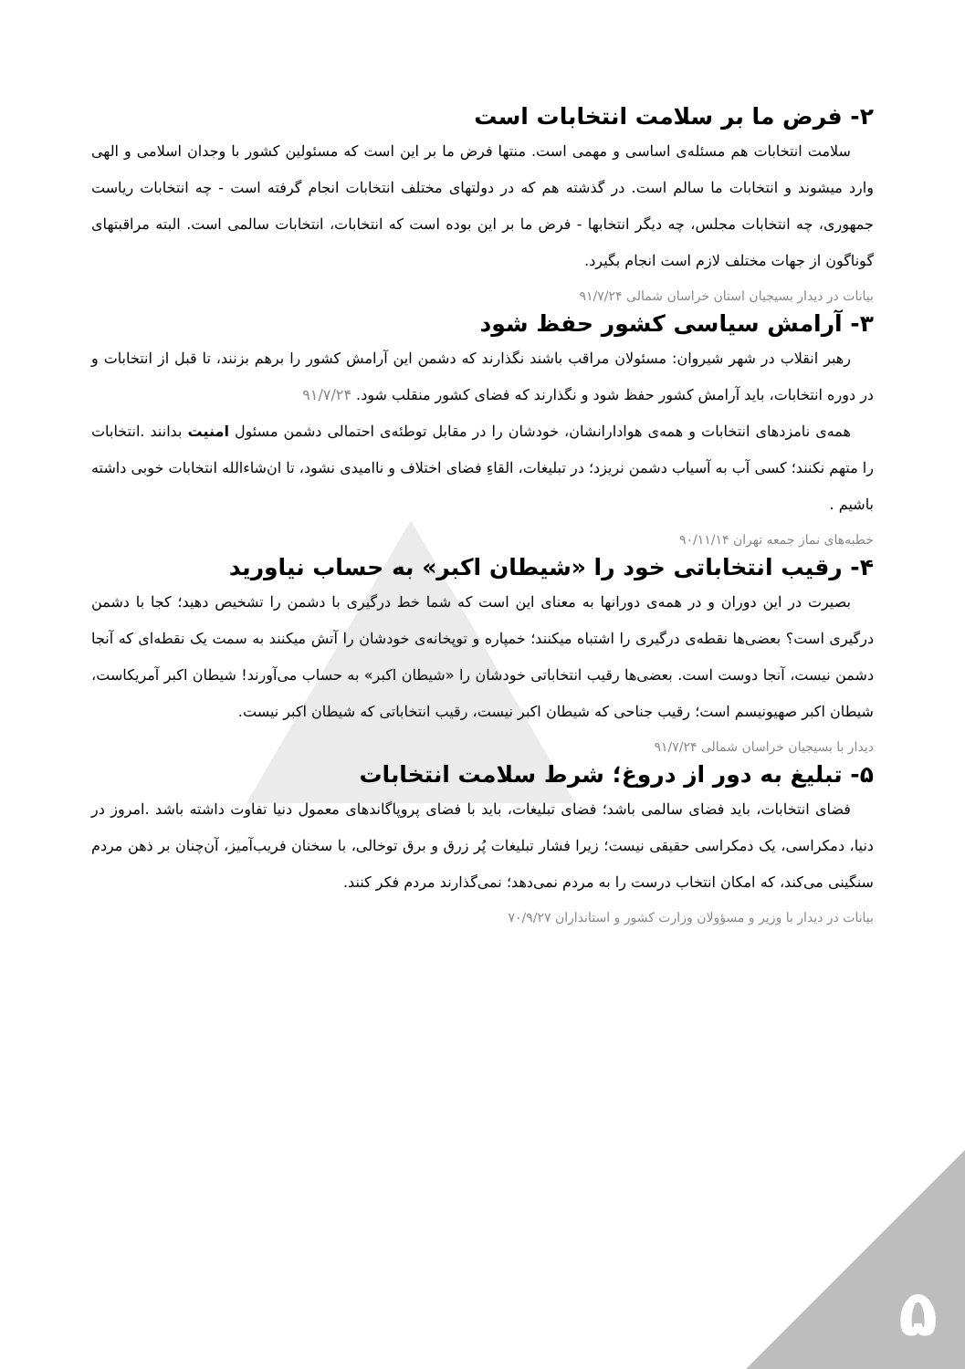۲- فرض ما بر سلامت انتخابات است
سلامت انتخابات هم مسئله‌ی اساسی و مهمی است. منتها فرض ما بر این است که مسئولین کشور با وجدان اسلامی و الهی وارد میشوند و انتخابات ما سالم است. در گذشته هم که در دولتهای مختلف انتخابات انجام گرفته است - چه انتخابات ریاست جمهوری، چه انتخابات مجلس، چه دیگر انتخابها - فرض ما بر این بوده است که انتخابات، انتخابات سالمی است. البته مراقبتهای گوناگون از جهات مختلف لازم است انجام بگیرد.
بیانات در دیدار بسیجیان استان خراسان شمالی ۹۱/۷/۲۴
۳- آرامش سیاسی کشور حفظ شود
رهبر انقلاب در شهر شیروان: مسئولان مراقب باشند نگذارند که دشمن این آرامش کشور را برهم بزنند، تا قبل از انتخابات و در دوره انتخابات، باید آرامش کشور حفظ شود و نگذارند که فضای کشور منقلب شود. ۹۱/۷/۲۴
همه‌ی نامزدهای انتخابات و همه‌ی هوادارانشان، خودشان را در مقابل توطئه‌ی احتمالی دشمن مسئول امنیت بدانند .انتخابات را متهم نکنند؛ کسی آب به آسیاب دشمن نریزد؛ در تبلیغات، القاءِ فضای اختلاف و ناامیدی نشود، تا ان‌شاءالله انتخابات خوبی داشته باشیم .
خطبه‌های نماز جمعه تهران ۹۰/۱۱/۱۴
۴- رقیب انتخاباتی خود را «شیطان اکبر» به حساب نیاورید
بصیرت در این دوران و در همه‌ی دورانها به معنای این است که شما خط درگیری با دشمن را تشخیص دهید؛ کجا با دشمن درگیری است؟ بعضی‌ها نقطه‌ی درگیری را اشتباه میکنند؛ خمپاره و توپخانه‌ی خودشان را آتش میکنند به سمت یک نقطه‌ای که آنجا دشمن نیست، آنجا دوست است. بعضی‌ها رقیب انتخاباتی خودشان را «شیطان اکبر» به حساب می‌آورند! شیطان اکبر آمریکاست، شیطان اکبر صهیونیسم است؛ رقیب جناحی که شیطان اکبر نیست، رقیب انتخاباتی که شیطان اکبر نیست.
دیدار با بسیجیان خراسان شمالی ۹۱/۷/۲۴
۵- تبلیغ به دور از دروغ؛ شرط سلامت انتخابات
فضای انتخابات، باید فضای سالمی باشد؛ فضای تبلیغات، باید با فضای پروپاگاندهای معمول دنیا تفاوت داشته باشد .امروز در دنیا، دمکراسی، یک دمکراسی حقیقی نیست؛ زیرا فشار تبلیغات پُر زرق و برق توخالی، با سخنان فریب‌آمیز، آن‌چنان بر ذهن مردم سنگینی می‌کند، که امکان انتخاب درست را به مردم نمی‌دهد؛ نمی‌گذارند مردم فکر کنند.
بیانات در دیدار با وزیر و مسؤولان وزارت کشور و استانداران ۷۰/۹/۲۷
۵